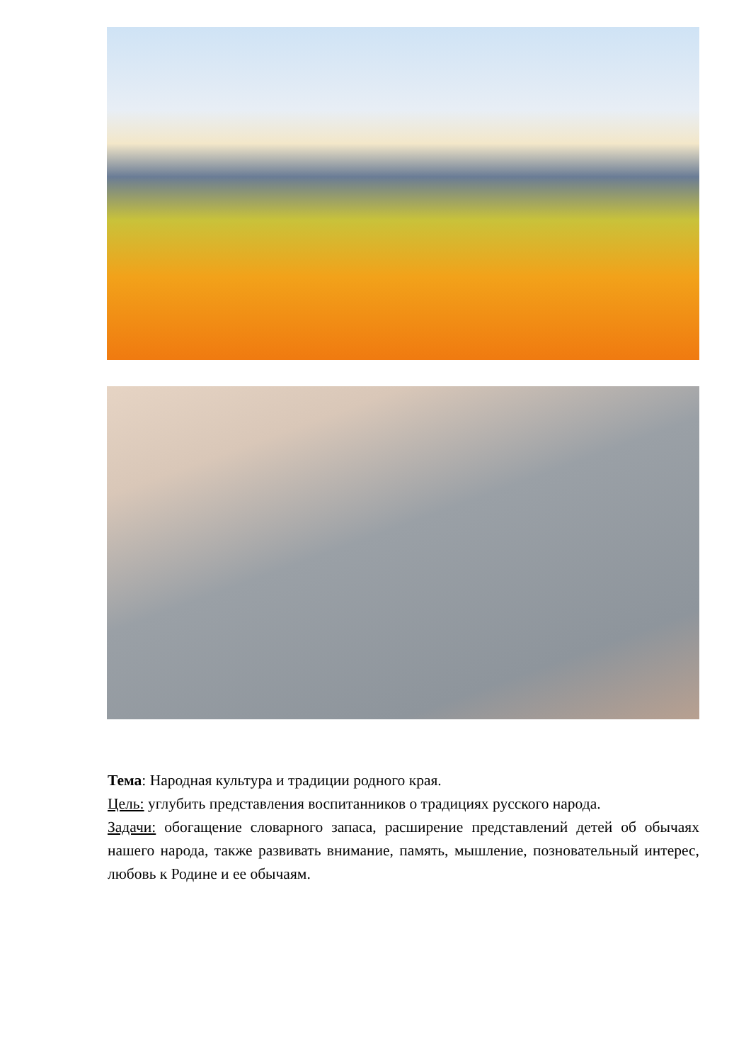Тема: Народная культура и традиции родного края.
Цель: углубить представления воспитанников о традициях русского народа.
Задачи: обогащение словарного запаса, расширение представлений детей об обычаях нашего народа, также развивать внимание, память, мышление, позновательный интерес, любовь к Родине и ее обычаям.